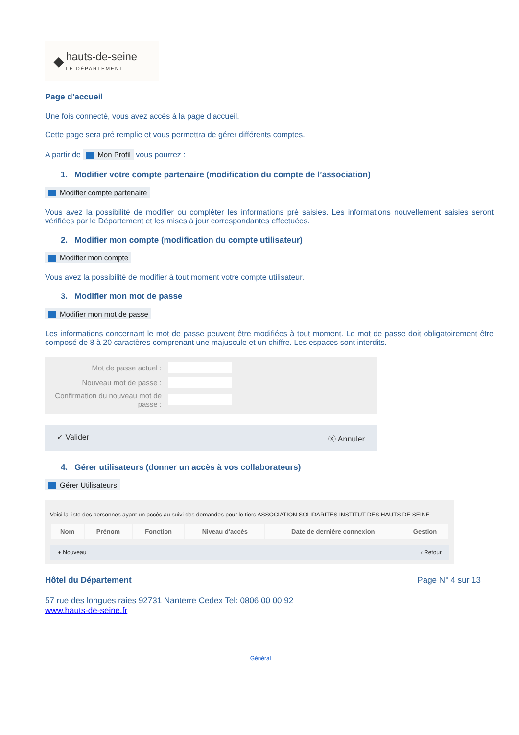◆ hauts-de-seine
LE DÉPARTEMENT
Page d’accueil
Une fois connecté, vous avez accès à la page d’accueil.
Cette page sera pré remplie et vous permettra de gérer différents comptes.
A partir de Mon Profil vous pourrez :
1. Modifier votre compte partenaire (modification du compte de l’association)
Modifier compte partenaire
Vous avez la possibilité de modifier ou compléter les informations pré saisies. Les informations nouvellement saisies seront vérifiées par le Département et les mises à jour correspondantes effectuées.
2. Modifier mon compte (modification du compte utilisateur)
Modifier mon compte
Vous avez la possibilité de modifier à tout moment votre compte utilisateur.
3. Modifier mon mot de passe
Modifier mon mot de passe
Les informations concernant le mot de passe peuvent être modifiées à tout moment. Le mot de passe doit obligatoirement être composé de 8 à 20 caractères comprenant une majuscule et un chiffre. Les espaces sont interdits.
| Mot de passe actuel : | |
| Nouveau mot de passe : | |
| Confirmation du nouveau mot de passe : | |
✓ Valider ⓧ Annuler
4. Gérer utilisateurs (donner un accès à vos collaborateurs)
Gérer Utilisateurs
Voici la liste des personnes ayant un accès au suivi des demandes pour le tiers ASSOCIATION SOLIDARITES INSTITUT DES HAUTS DE SEINE
| Nom | Prénom | Fonction | Niveau d'accès | Date de dernière connexion | Gestion |
| --- | --- | --- | --- | --- | --- |
+ Nouveau ‹ Retour
Hôtel du Département Page N° 4 sur 13
57 rue des longues raies 92731 Nanterre Cedex Tel: 0806 00 00 92
www.hauts-de-seine.fr
Général